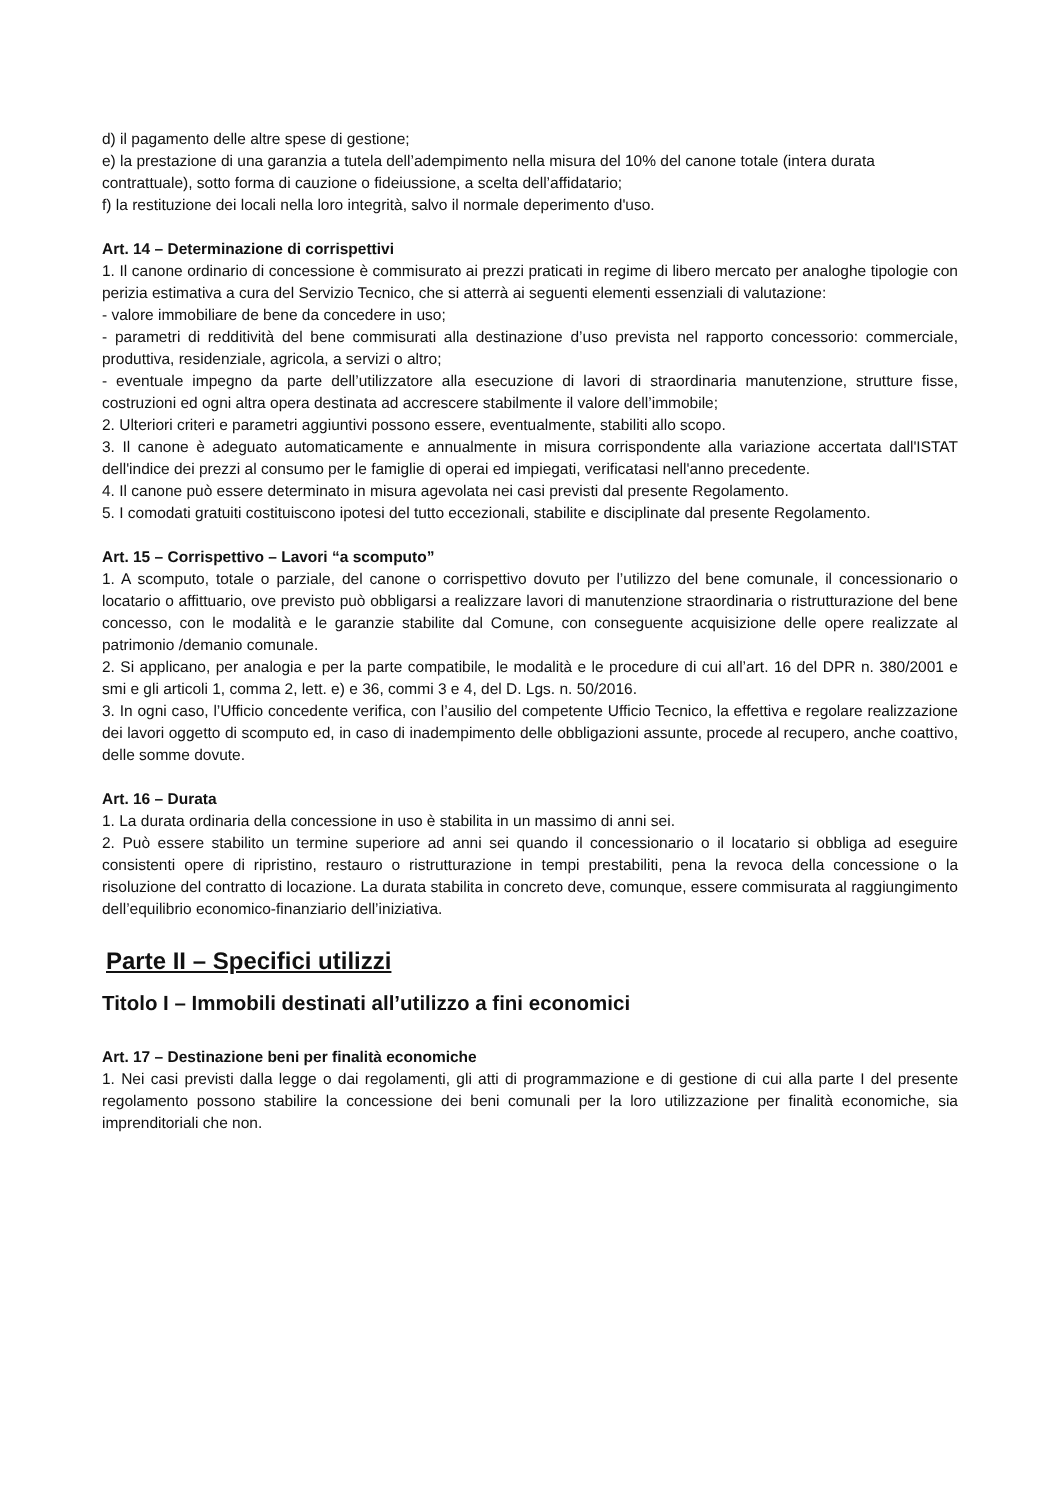d) il pagamento delle altre spese di gestione;
e) la prestazione di una garanzia a tutela dell’adempimento nella misura del 10% del canone totale (intera durata contrattuale), sotto forma di cauzione o fideiussione, a scelta dell’affidatario;
f) la restituzione dei locali nella loro integrità, salvo il normale deperimento d'uso.
Art. 14 – Determinazione di corrispettivi
1. Il canone ordinario di concessione è commisurato ai prezzi praticati in regime di libero mercato per analoghe tipologie con perizia estimativa a cura del Servizio Tecnico, che si atterrà ai seguenti elementi essenziali di valutazione:
- valore immobiliare de bene da concedere in uso;
- parametri di redditività del bene commisurati alla destinazione d’uso prevista nel rapporto concessorio: commerciale, produttiva, residenziale, agricola, a servizi o altro;
- eventuale impegno da parte dell’utilizzatore alla esecuzione di lavori di straordinaria manutenzione, strutture fisse, costruzioni ed ogni altra opera destinata ad accrescere stabilmente il valore dell’immobile;
2. Ulteriori criteri e parametri aggiuntivi possono essere, eventualmente, stabiliti allo scopo.
3. Il canone è adeguato automaticamente e annualmente in misura corrispondente alla variazione accertata dall'ISTAT dell'indice dei prezzi al consumo per le famiglie di operai ed impiegati, verificatasi nell'anno precedente.
4. Il canone può essere determinato in misura agevolata nei casi previsti dal presente Regolamento.
5. I comodati gratuiti costituiscono ipotesi del tutto eccezionali, stabilite e disciplinate dal presente Regolamento.
Art. 15 – Corrispettivo – Lavori “a scomputo”
1. A scomputo, totale o parziale, del canone o corrispettivo dovuto per l’utilizzo del bene comunale, il concessionario o locatario o affittuario, ove previsto può obbligarsi a realizzare lavori di manutenzione straordinaria o ristrutturazione del bene concesso, con le modalità e le garanzie stabilite dal Comune, con conseguente acquisizione delle opere realizzate al patrimonio /demanio comunale.
2. Si applicano, per analogia e per la parte compatibile, le modalità e le procedure di cui all’art. 16 del DPR n. 380/2001 e smi e gli articoli 1, comma 2, lett. e) e 36, commi 3 e 4, del D. Lgs. n. 50/2016.
3. In ogni caso, l’Ufficio concedente verifica, con l’ausilio del competente Ufficio Tecnico, la effettiva e regolare realizzazione dei lavori oggetto di scomputo ed, in caso di inadempimento delle obbligazioni assunte, procede al recupero, anche coattivo, delle somme dovute.
Art. 16 – Durata
1. La durata ordinaria della concessione in uso è stabilita in un massimo di anni sei.
2. Può essere stabilito un termine superiore ad anni sei quando il concessionario o il locatario si obbliga ad eseguire consistenti opere di ripristino, restauro o ristrutturazione in tempi prestabiliti, pena la revoca della concessione o la risoluzione del contratto di locazione. La durata stabilita in concreto deve, comunque, essere commisurata al raggiungimento dell’equilibrio economico-finanziario dell’iniziativa.
Parte II – Specifici utilizzi
Titolo I – Immobili destinati all’utilizzo a fini economici
Art. 17 – Destinazione beni per finalità economiche
1. Nei casi previsti dalla legge o dai regolamenti, gli atti di programmazione e di gestione di cui alla parte I del presente regolamento possono stabilire la concessione dei beni comunali per la loro utilizzazione per finalità economiche, sia imprenditoriali che non.